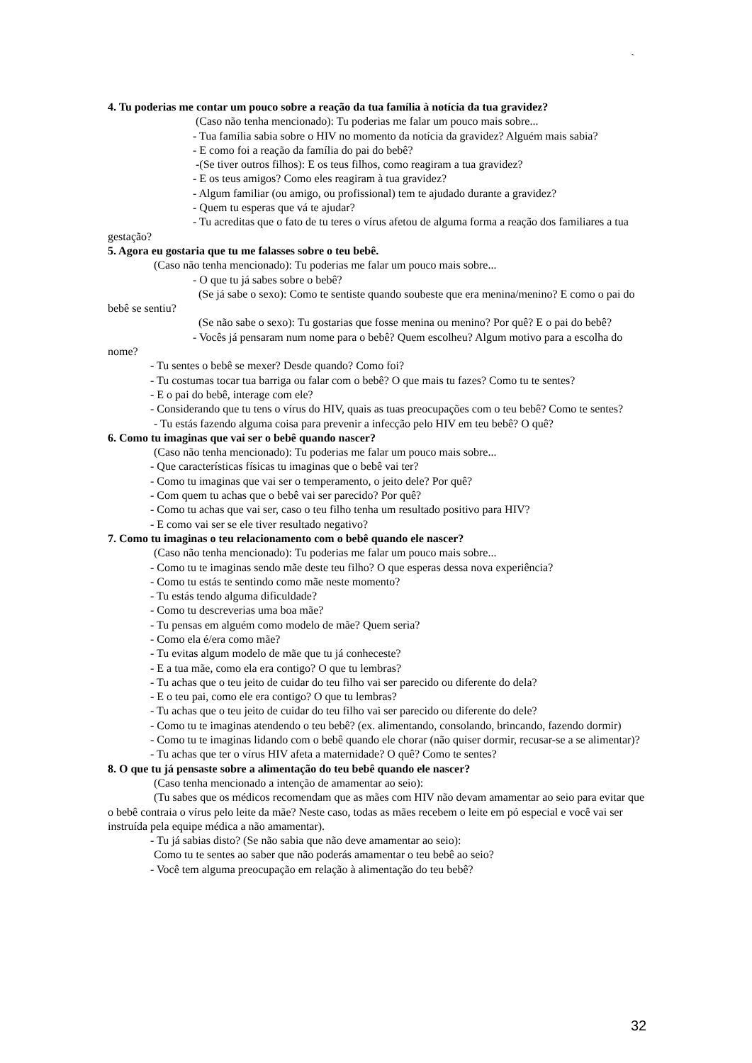`
4. Tu poderias me contar um pouco sobre a reação da tua família à notícia da tua gravidez?
(Caso não tenha mencionado): Tu poderias me falar um pouco mais sobre...
- Tua família sabia sobre o HIV no momento da notícia da gravidez? Alguém mais sabia?
- E como foi a reação da família do pai do bebê?
-(Se tiver outros filhos): E os teus filhos, como reagiram a tua gravidez?
- E os teus amigos? Como eles reagiram à tua gravidez?
- Algum familiar (ou amigo, ou profissional) tem te ajudado durante a gravidez?
- Quem tu esperas que vá te ajudar?
- Tu acreditas que o fato de tu teres o vírus afetou de alguma forma a reação dos familiares a tua gestação?
5. Agora eu gostaria que tu me falasses sobre o teu bebê.
(Caso não tenha mencionado): Tu poderias me falar um pouco mais sobre...
- O que tu já sabes sobre o bebê?
(Se já sabe o sexo): Como te sentiste quando soubeste que era menina/menino? E como o pai do bebê se sentiu?
(Se não sabe o sexo): Tu gostarias que fosse menina ou menino? Por quê? E o pai do bebê?
- Vocês já pensaram num nome para o bebê? Quem escolheu? Algum motivo para a escolha do nome?
- Tu sentes o bebê se mexer? Desde quando? Como foi?
- Tu costumas tocar tua barriga ou falar com o bebê? O que mais tu fazes? Como tu te sentes?
- E o pai do bebê, interage com ele?
- Considerando que tu tens o vírus do HIV, quais as tuas preocupações com o teu bebê? Como te sentes?
- Tu estás fazendo alguma coisa para prevenir a infecção pelo HIV em teu bebê? O quê?
6. Como tu imaginas que vai ser o bebê quando nascer?
(Caso não tenha mencionado): Tu poderias me falar um pouco mais sobre...
- Que características físicas tu imaginas que o bebê vai ter?
- Como tu imaginas que vai ser o temperamento, o jeito dele? Por quê?
- Com quem tu achas que o bebê vai ser parecido? Por quê?
- Como tu achas que vai ser, caso o teu filho tenha um resultado positivo para HIV?
- E como vai ser se ele tiver resultado negativo?
7. Como tu imaginas o teu relacionamento com o bebê quando ele nascer?
(Caso não tenha mencionado): Tu poderias me falar um pouco mais sobre...
- Como tu te imaginas sendo mãe deste teu filho? O que esperas dessa nova experiência?
- Como tu estás te sentindo como mãe neste momento?
- Tu estás tendo alguma dificuldade?
- Como tu descreverias uma boa mãe?
- Tu pensas em alguém como modelo de mãe? Quem seria?
- Como ela é/era como mãe?
- Tu evitas algum modelo de mãe que tu já conheceste?
- E a tua mãe, como ela era contigo? O que tu lembras?
- Tu achas que o teu jeito de cuidar do teu filho vai ser parecido ou diferente do dela?
- E o teu pai, como ele era contigo? O que tu lembras?
- Tu achas que o teu jeito de cuidar do teu filho vai ser parecido ou diferente do dele?
- Como tu te imaginas atendendo o teu bebê? (ex. alimentando, consolando, brincando, fazendo dormir)
- Como tu te imaginas lidando com o bebê quando ele chorar (não quiser dormir, recusar-se a se alimentar)?
- Tu achas que ter o vírus HIV afeta a maternidade? O quê? Como te sentes?
8. O que tu já pensaste sobre a alimentação do teu bebê quando ele nascer?
(Caso tenha mencionado a intenção de amamentar ao seio):
(Tu sabes que os médicos recomendam que as mães com HIV não devam amamentar ao seio para evitar que o bebê contraia o vírus pelo leite da mãe? Neste caso, todas as mães recebem o leite em pó especial e você vai ser instruída pela equipe médica a não amamentar).
- Tu já sabias disto? (Se não sabia que não deve amamentar ao seio):
Como tu te sentes ao saber que não poderás amamentar o teu bebê ao seio?
- Você tem alguma preocupação em relação à alimentação do teu bebê?
32